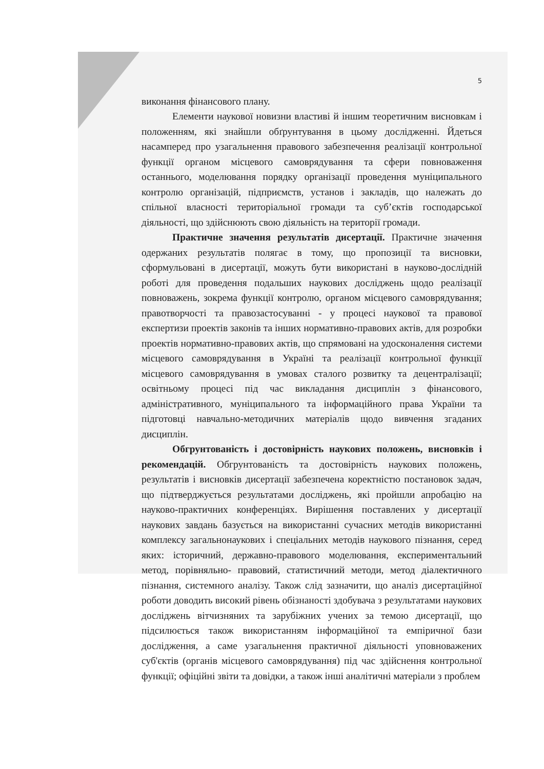5
виконання фінансового плану.
Елементи наукової новизни властиві й іншим теоретичним висновкам і положенням, які знайшли обґрунтування в цьому дослідженні. Йдеться насамперед про узагальнення правового забезпечення реалізації контрольної функції органом місцевого самоврядування та сфери повноваження останнього, моделювання порядку організації проведення муніципального контролю організацій, підприємств, установ і закладів, що належать до спільної власності територіальної громади та суб’єктів господарської діяльності, що здійснюють свою діяльність на території громади.
Практичне значення результатів дисертації. Практичне значення одержаних результатів полягає в тому, що пропозиції та висновки, сформульовані в дисертації, можуть бути використані в науково-дослідній роботі для проведення подальших наукових досліджень щодо реалізації повноважень, зокрема функції контролю, органом місцевого самоврядування; правотворчості та правозастосуванні - у процесі наукової та правової експертизи проектів законів та інших нормативно-правових актів, для розробки проектів нормативно-правових актів, що спрямовані на удосконалення системи місцевого самоврядування в Україні та реалізації контрольної функції місцевого самоврядування в умовах сталого розвитку та децентралізації; освітньому процесі під час викладання дисциплін з фінансового, адміністративного, муніципального та інформаційного права України та підготовці навчально-методичних матеріалів щодо вивчення згаданих дисциплін.
Обгрунтованість і достовірність наукових положень, висновків і рекомендацій. Обгрунтованість та достовірність наукових положень, результатів і висновків дисертації забезпечена коректністю постановок задач, що підтверджується результатами досліджень, які пройшли апробацію на науково-практичних конференціях. Вирішення поставлених у дисертації наукових завдань базується на використанні сучасних методів використанні комплексу загальнонаукових і спеціальних методів наукового пізнання, серед яких: історичний, державно-правового моделювання, експериментальний метод, порівняльно- правовий, статистичний методи, метод діалектичного пізнання, системного аналізу. Також слід зазначити, що аналіз дисертаційної роботи доводить високий рівень обізнаності здобувача з результатами наукових досліджень вітчизняних та зарубіжних учених за темою дисертації, що підсилюється також використанням інформаційної та емпіричної бази дослідження, а саме узагальнення практичної діяльності уповноважених суб'єктів (органів місцевого самоврядування) під час здійснення контрольної функції; офіційні звіти та довідки, а також інші аналітичні матеріали з проблем